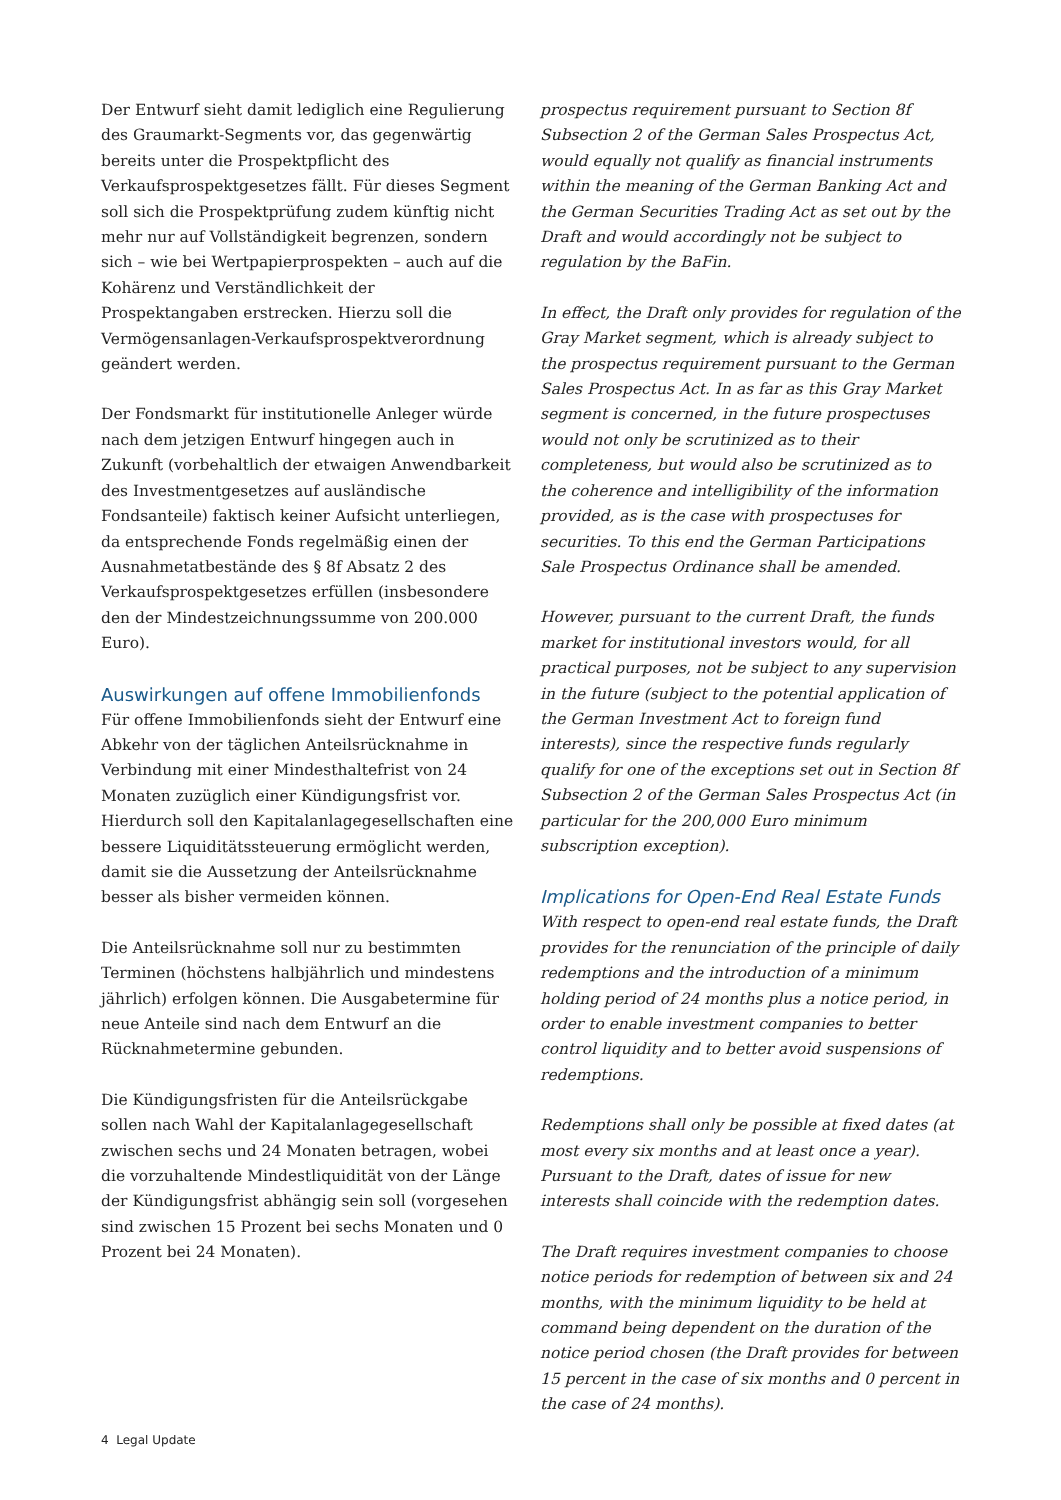Der Entwurf sieht damit lediglich eine Regulierung des Graumarkt-Segments vor, das gegenwärtig bereits unter die Prospektpflicht des Verkaufsprospektgesetzes fällt. Für dieses Segment soll sich die Prospektprüfung zudem künftig nicht mehr nur auf Vollständigkeit begrenzen, sondern sich – wie bei Wertpapierprospekten – auch auf die Kohärenz und Verständlichkeit der Prospektangaben erstrecken. Hierzu soll die Vermögensanlagen-Verkaufsprospektverordnung geändert werden.
Der Fondsmarkt für institutionelle Anleger würde nach dem jetzigen Entwurf hingegen auch in Zukunft (vorbehaltlich der etwaigen Anwendbarkeit des Investmentgesetzes auf ausländische Fondsanteile) faktisch keiner Aufsicht unterliegen, da entsprechende Fonds regelmäßig einen der Ausnahmetatbestände des § 8f Absatz 2 des Verkaufsprospektgesetzes erfüllen (insbesondere den der Mindestzeichnungssumme von 200.000 Euro).
Auswirkungen auf offene Immobilienfonds
Für offene Immobilienfonds sieht der Entwurf eine Abkehr von der täglichen Anteilsrücknahme in Verbindung mit einer Mindesthaltefrist von 24 Monaten zuzüglich einer Kündigungsfrist vor. Hierdurch soll den Kapitalanlagegesellschaften eine bessere Liquiditätssteuerung ermöglicht werden, damit sie die Aussetzung der Anteilsrücknahme besser als bisher vermeiden können.
Die Anteilsrücknahme soll nur zu bestimmten Terminen (höchstens halbjährlich und mindestens jährlich) erfolgen können. Die Ausgabetermine für neue Anteile sind nach dem Entwurf an die Rücknahmetermine gebunden.
Die Kündigungsfristen für die Anteilsrückgabe sollen nach Wahl der Kapitalanlagegesellschaft zwischen sechs und 24 Monaten betragen, wobei die vorzuhaltende Mindestliquidität von der Länge der Kündigungsfrist abhängig sein soll (vorgesehen sind zwischen 15 Prozent bei sechs Monaten und 0 Prozent bei 24 Monaten).
prospectus requirement pursuant to Section 8f Subsection 2 of the German Sales Prospectus Act, would equally not qualify as financial instruments within the meaning of the German Banking Act and the German Securities Trading Act as set out by the Draft and would accordingly not be subject to regulation by the BaFin.
In effect, the Draft only provides for regulation of the Gray Market segment, which is already subject to the prospectus requirement pursuant to the German Sales Prospectus Act. In as far as this Gray Market segment is concerned, in the future prospectuses would not only be scrutinized as to their completeness, but would also be scrutinized as to the coherence and intelligibility of the information provided, as is the case with prospectuses for securities. To this end the German Participations Sale Prospectus Ordinance shall be amended.
However, pursuant to the current Draft, the funds market for institutional investors would, for all practical purposes, not be subject to any supervision in the future (subject to the potential application of the German Investment Act to foreign fund interests), since the respective funds regularly qualify for one of the exceptions set out in Section 8f Subsection 2 of the German Sales Prospectus Act (in particular for the 200,000 Euro minimum subscription exception).
Implications for Open-End Real Estate Funds
With respect to open-end real estate funds, the Draft provides for the renunciation of the principle of daily redemptions and the introduction of a minimum holding period of 24 months plus a notice period, in order to enable investment companies to better control liquidity and to better avoid suspensions of redemptions.
Redemptions shall only be possible at fixed dates (at most every six months and at least once a year). Pursuant to the Draft, dates of issue for new interests shall coincide with the redemption dates.
The Draft requires investment companies to choose notice periods for redemption of between six and 24 months, with the minimum liquidity to be held at command being dependent on the duration of the notice period chosen (the Draft provides for between 15 percent in the case of six months and 0 percent in the case of 24 months).
4 Legal Update